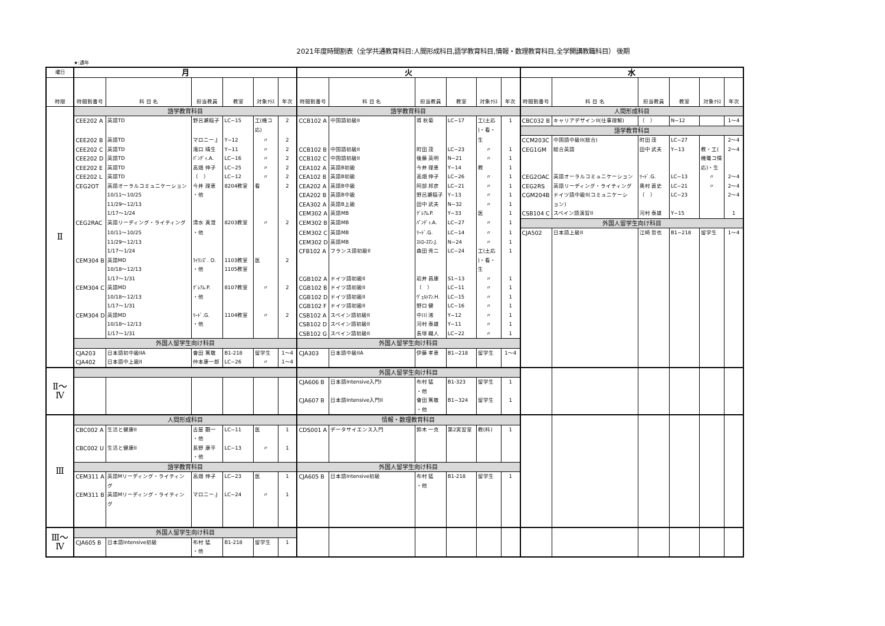2021年度時間割表（全学共通教育科目:人間形成科目,語学教育科目,情報・数理教育科目,全学開講教職科目） 後期
★:通年
| 曜日 | 月 | | | | | | 火 | | | | | | 水 | | | | | |
| 時限 | 時間割番号 | 科 目 名 | 担当教員 | 教室 | 対象ｸﾗｽ | 年次 | 時間割番号 | 科 目 名 | 担当教員 | 教室 | 対象ｸﾗｽ | 年次 | 時間割番号 | 科 目 名 | 担当教員 | 教室 | 対象ｸﾗｽ | 年次 |
| Ⅱ | 語学教育科目 | | | | | | 語学教育科目 | | | | | | 人間形成科目 | | | | | |
| | CEE202 A | 英語TD | 野呂瀬稲子 | LC−15 | 工(機コ | 2 | CCB102 A | 中国語初級II | 蒋 秋菊 | LC−17 | 工(土応 | 1 | CBC032 B | キャリアデザインII(仕事理解) | （ ） | N−12 | | 1〜4 |
| | | | | | 応) | | | | | | )・看・ | | 語学教育科目 | | | | | |
| | CEE202 B | 英語TD | マロニー.J | Y−12 | 〃 | 2 | | | | | 生 | | CCM203C | 中国語中級II(総合) | 町田 茂 | LC−27 | | 2〜4 |
| | CEE202 C | 英語TD | 滝口 晴生 | Y−11 | 〃 | 2 | CCB102 B | 中国語初級II | 町田 茂 | LC−23 | 〃 | 1 | CEG1GM | 総合英語 | 田中 武夫 | Y−13 | 教・工( | 2〜4 |
| | CEE202 D | 英語TD | ﾊﾟﾝﾃﾞｨ.A. | LC−16 | 〃 | 2 | CCB102 C | 中国語初級II | 後藤 英明 | N−21 | 〃 | 1 | | | | | 機電コ情 | |
| | CEE202 E | 英語TD | 高畑 伸子 | LC−25 | 〃 | 2 | CEA102 A | 英語B初級 | 今井 理恵 | Y−14 | 教 | 1 | | | | | 応)・生 | |
| | CEE202 L | 英語TD | （ ） | LC−12 | 〃 | 2 | CEA102 B | 英語B初級 | 高畑 伸子 | LC−26 | 〃 | 1 | CEG2OAC | 英語オーラルコミュニケーション | ﾘｰﾄﾞ.G. | LC−13 | 〃 | 2〜4 |
| | CEG2OT | 英語オーラルコミュニケーション | 今井 理恵 | 8204教室 | 看 | 2 | CEA202 A | 英語B中級 | 阿部 邦彦 | LC−21 | 〃 | 1 | CEG2RS | 英語リーディング・ライティング | 奥村 直史 | LC−21 | 〃 | 2〜4 |
| | | 10/11〜10/25 | ・他 | | | | CEA202 B | 英語B中級 | 野呂瀬稲子 | Y−13 | 〃 | 1 | CGM204B | ドイツ語中級II(コミュニケーシ | （ ） | LC−23 | | 2〜4 |
| | | 11/29〜12/13 | | | | | CEA302 A | 英語B上級 | 田中 武夫 | N−32 | 〃 | 1 | | ョン) | | | | |
| | | 1/17〜1/24 | | | | | CEM302 A | 英語MB | ｸﾞﾚｱﾑ.P. | Y−33 | 医 | 1 | CSB104 C | スペイン語演習II | 河村 泰雄 | Y−15 | | 1 |
| | CEG2RAC | 英語リーディング・ライティング | 清水 真澄 | 8203教室 | 〃 | 2 | CEM302 B | 英語MB | ﾊﾟﾝﾃﾞｨ.A. | LC−27 | 〃 | 1 | 外国人留学生向け科目 | | | | | |
| | | 10/11〜10/25 | ・他 | | | | CEM302 C | 英語MB | ﾘｰﾄﾞ.G. | LC−14 | 〃 | 1 | CJA502 | 日本語上級II | 江崎 哲也 | B1−218 | 留学生 | 1〜4 |
| | | 11/29〜12/13 | | | | | CEM302 D | 英語MB | ｽﾄﾛｰｽﾏﾝ.J. | N−24 | 〃 | 1 | | | | | | |
| | | 1/17〜1/24 | | | | | CFB102 A | フランス語初級II | 森田 秀二 | LC−24 | 工(土応 | 1 | | | | | | |
| | CEM304 B | 英語MD | ﾗｲﾗﾝｽﾞ. O. | 1103教室 | 医 | 2 | | | | | )・看・ | | | | | | | |
| | | 10/18〜12/13 | ・他 | 1105教室 | | | | | | | 生 | | | | | | | |
| | | 1/17〜1/31 | | | | | CGB102 A | ドイツ語初級II | 岩井 昌康 | S1−13 | 〃 | 1 | | | | | | |
| | CEM304 C | 英語MD | ｸﾞﾚｱﾑ.P. | 8107教室 | 〃 | 2 | CGB102 B | ドイツ語初級II | （ ） | LC−11 | 〃 | 1 | | | | | | |
| | | 10/18〜12/13 | ・他 | | | | CGB102 D | ドイツ語初級II | ｳﾞｪﾙﾄﾏﾝ.H. | LC−15 | 〃 | 1 | | | | | | |
| | | 1/17〜1/31 | | | | | CGB102 F | ドイツ語初級II | 野口 健 | LC−16 | 〃 | 1 | | | | | | |
| | CEM304 D | 英語MD | ﾘｰﾄﾞ.G. | 1104教室 | 〃 | 2 | CSB102 A | スペイン語初級II | 中川 渚 | Y−12 | 〃 | 1 | | | | | | |
| | | 10/18〜12/13 | ・他 | | | | CSB102 D | スペイン語初級II | 河村 泰雄 | Y−11 | 〃 | 1 | | | | | | |
| | | 1/17〜1/31 | | | | | CSB102 G | スペイン語初級II | 長塚 織人 | LC−22 | 〃 | 1 | | | | | | |
| | 外国人留学生向け科目 | | | | | | 外国人留学生向け科目 | | | | | | | | | | | |
| | CJA203 | 日本語初中級IIA | 會田 篤敬 | B1-218 | 留学生 | 1〜4 | CJA303 | 日本語中級IIA | 伊藤 孝恵 | B1−218 | 留学生 | 1〜4 | | | | | | |
| | CJA402 | 日本語中上級II | 仲本康一郎 | LC−26 | 〃 | 1〜4 | | | | | | | | | | | | |
| Ⅱ〜 Ⅳ | | | | | | | 外国人留学生向け科目 | | | | | | | | | | | |
| | | | | | | | CJA606 B | 日本語Intensive入門I | 布村 猛 | B1-323 | 留学生 | 1 | | | | | | |
| | | | | | | | | | ・他 | | | | | | | | | |
| | | | | | | | CJA607 B | 日本語Intensive入門II | 會田 篤敬 | B1−324 | 留学生 | 1 | | | | | | |
| | | | | | | | | | ・他 | | | | | | | | | |
| Ⅲ | 人間形成科目 | | | | | | 情報・数理教育科目 | | | | | | | | | | | |
| | CBC002 A | 生活と健康II | 古屋 顕一 | LC−11 | 医 | 1 | CDS001 A | データサイエンス入門 | 鈴木 一克 | 第2実習室 | 教(科) | 1 | | | | | | |
| | | | ・他 | | | | | | | | | | | | | | | |
| | CBC002 U | 生活と健康II | 長野 康平 | LC−13 | 〃 | 1 | | | | | | | | | | | | |
| | | | ・他 | | | | | | | | | | | | | | | |
| | 語学教育科目 | | | | | | 外国人留学生向け科目 | | | | | | | | | | | |
| | CEM311 A | 英語Mリーディング・ライティン | 高畑 伸子 | LC−23 | 医 | 1 | CJA605 B | 日本語Intensive初級 | 布村 猛 | B1-218 | 留学生 | 1 | | | | | | |
| | | グ | | | | | | | ・他 | | | | | | | | | |
| | CEM311 B | 英語Mリーディング・ライティン | マロニー.J | LC−24 | 〃 | 1 | | | | | | | | | | | | |
| | | グ | | | | | | | | | | | | | | | | |
| Ⅲ〜 Ⅳ | 外国人留学生向け科目 | | | | | | | | | | | | | | | | | |
| | CJA605 B | 日本語Intensive初級 | 布村 猛 | B1-218 | 留学生 | 1 | | | | | | | | | | | | |
| | | | ・他 | | | | | | | | | | | | | | | |